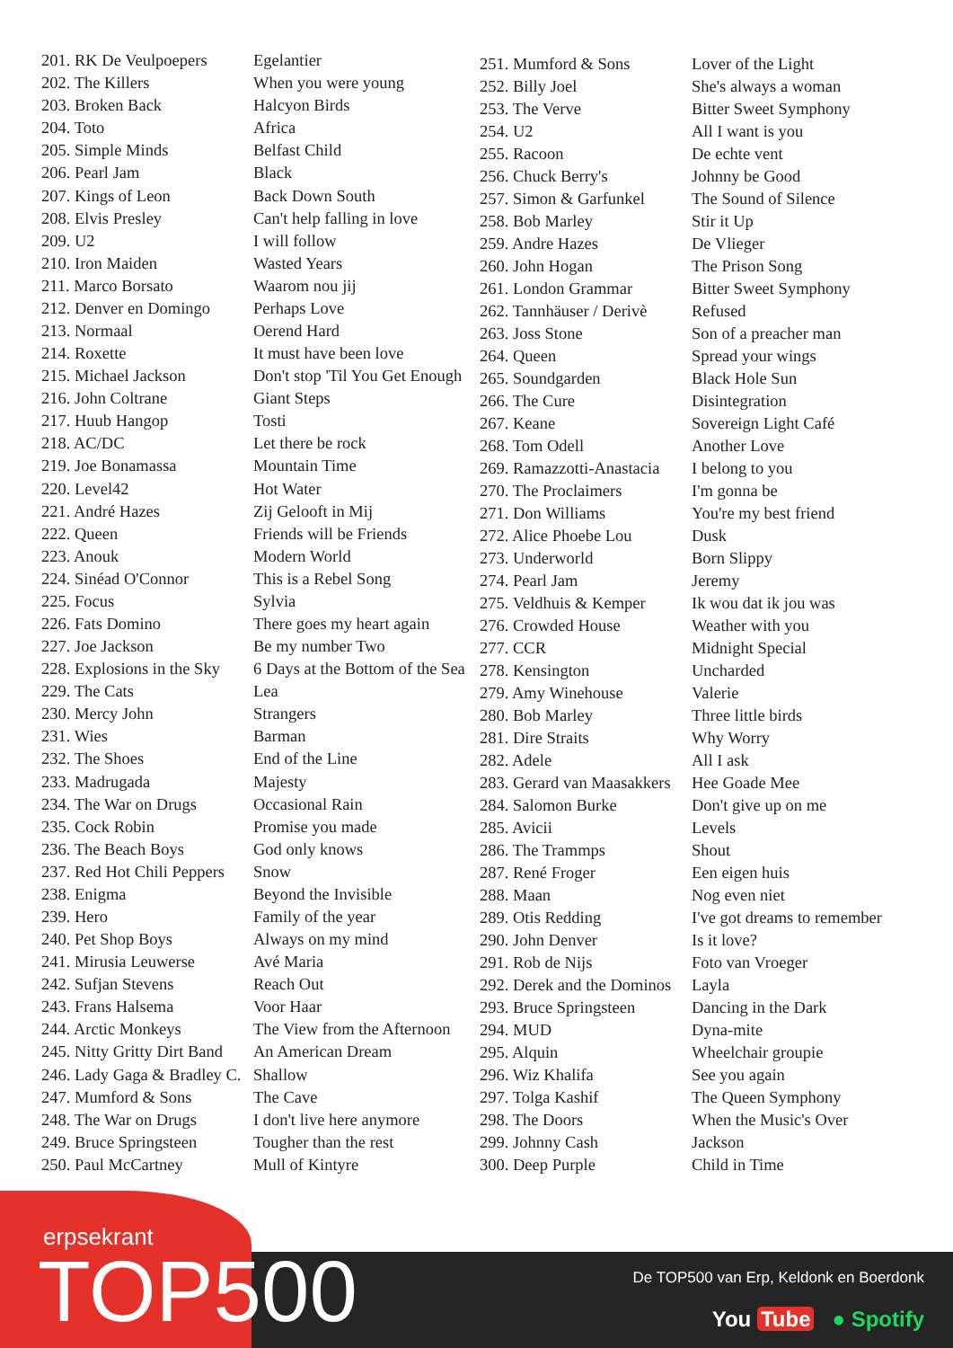| 201. RK De Veulpoepers | Egelantier |
| 202. The Killers | When you were young |
| 203. Broken Back | Halcyon Birds |
| 204. Toto | Africa |
| 205. Simple Minds | Belfast Child |
| 206. Pearl Jam | Black |
| 207. Kings of Leon | Back Down South |
| 208. Elvis Presley | Can't help falling in love |
| 209. U2 | I will follow |
| 210. Iron Maiden | Wasted Years |
| 211. Marco Borsato | Waarom nou jij |
| 212. Denver en Domingo | Perhaps Love |
| 213. Normaal | Oerend Hard |
| 214. Roxette | It must have been love |
| 215. Michael Jackson | Don't stop 'Til You Get Enough |
| 216. John Coltrane | Giant Steps |
| 217. Huub Hangop | Tosti |
| 218. AC/DC | Let there be rock |
| 219. Joe Bonamassa | Mountain Time |
| 220. Level42 | Hot Water |
| 221. André Hazes | Zij Gelooft in Mij |
| 222. Queen | Friends will be Friends |
| 223. Anouk | Modern World |
| 224. Sinéad O'Connor | This is a Rebel Song |
| 225. Focus | Sylvia |
| 226. Fats Domino | There goes my heart again |
| 227. Joe Jackson | Be my number Two |
| 228. Explosions in the Sky | 6 Days at the Bottom of the Sea |
| 229. The Cats | Lea |
| 230. Mercy John | Strangers |
| 231. Wies | Barman |
| 232. The Shoes | End of the Line |
| 233. Madrugada | Majesty |
| 234. The War on Drugs | Occasional Rain |
| 235. Cock Robin | Promise you made |
| 236. The Beach Boys | God only knows |
| 237. Red Hot Chili Peppers | Snow |
| 238. Enigma | Beyond the Invisible |
| 239. Hero | Family of the year |
| 240. Pet Shop Boys | Always on my mind |
| 241. Mirusia Leuwerse | Avé Maria |
| 242. Sufjan Stevens | Reach Out |
| 243. Frans Halsema | Voor Haar |
| 244. Arctic Monkeys | The View from the Afternoon |
| 245. Nitty Gritty Dirt Band | An American Dream |
| 246. Lady Gaga & Bradley C. | Shallow |
| 247. Mumford & Sons | The Cave |
| 248. The War on Drugs | I don't live here anymore |
| 249. Bruce Springsteen | Tougher than the rest |
| 250. Paul McCartney | Mull of Kintyre |
| 251. Mumford & Sons | Lover of the Light |
| 252. Billy Joel | She's always a woman |
| 253. The Verve | Bitter Sweet Symphony |
| 254. U2 | All I want is you |
| 255. Racoon | De echte vent |
| 256. Chuck Berry's | Johnny be Good |
| 257. Simon & Garfunkel | The Sound of Silence |
| 258. Bob Marley | Stir it Up |
| 259. Andre Hazes | De Vlieger |
| 260. John Hogan | The Prison Song |
| 261. London Grammar | Bitter Sweet Symphony |
| 262. Tannhäuser / Derivè | Refused |
| 263. Joss Stone | Son of a preacher man |
| 264. Queen | Spread your wings |
| 265. Soundgarden | Black Hole Sun |
| 266. The Cure | Disintegration |
| 267. Keane | Sovereign Light Café |
| 268. Tom Odell | Another Love |
| 269. Ramazzotti-Anastacia | I belong to you |
| 270. The Proclaimers | I'm gonna be |
| 271. Don Williams | You're my best friend |
| 272. Alice Phoebe Lou | Dusk |
| 273. Underworld | Born Slippy |
| 274. Pearl Jam | Jeremy |
| 275. Veldhuis & Kemper | Ik wou dat ik jou was |
| 276. Crowded House | Weather with you |
| 277. CCR | Midnight Special |
| 278. Kensington | Uncharded |
| 279. Amy Winehouse | Valerie |
| 280. Bob Marley | Three little birds |
| 281. Dire Straits | Why Worry |
| 282. Adele | All I ask |
| 283. Gerard van Maasakkers | Hee Goade Mee |
| 284. Salomon Burke | Don't give up on me |
| 285. Avicii | Levels |
| 286. The Trammps | Shout |
| 287. René Froger | Een eigen huis |
| 288. Maan | Nog even niet |
| 289. Otis Redding | I've got dreams to remember |
| 290. John Denver | Is it love? |
| 291. Rob de Nijs | Foto van Vroeger |
| 292. Derek and the Dominos | Layla |
| 293. Bruce Springsteen | Dancing in the Dark |
| 294. MUD | Dyna-mite |
| 295. Alquin | Wheelchair groupie |
| 296. Wiz Khalifa | See you again |
| 297. Tolga Kashif | The Queen Symphony |
| 298. The Doors | When the Music's Over |
| 299. Johnny Cash | Jackson |
| 300. Deep Purple | Child in Time |
erpsekrant
TOP500
De TOP500 van Erp, Keldonk en Boerdonk
You Tube ● Spotify